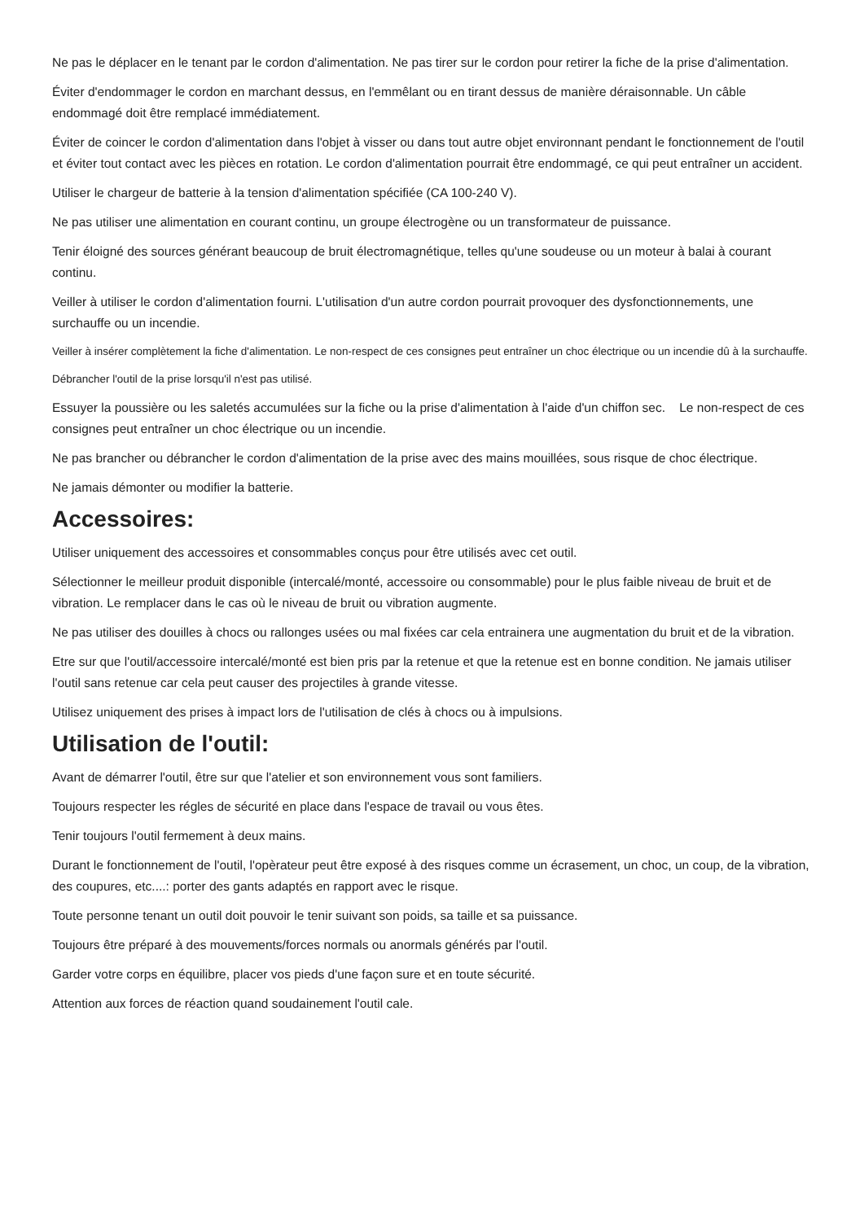Ne pas le déplacer en le tenant par le cordon d'alimentation. Ne pas tirer sur le cordon pour retirer la fiche de la prise d'alimentation.
Éviter d'endommager le cordon en marchant dessus, en l'emmêlant ou en tirant dessus de manière déraisonnable. Un câble endommagé doit être remplacé immédiatement.
Éviter de coincer le cordon d'alimentation dans l'objet à visser ou dans tout autre objet environnant pendant le fonctionnement de l'outil et éviter tout contact avec les pièces en rotation. Le cordon d'alimentation pourrait être endommagé, ce qui peut entraîner un accident.
Utiliser le chargeur de batterie à la tension d'alimentation spécifiée (CA 100-240 V).
Ne pas utiliser une alimentation en courant continu, un groupe électrogène ou un transformateur de puissance.
Tenir éloigné des sources générant beaucoup de bruit électromagnétique, telles qu'une soudeuse ou un moteur à balai à courant continu.
Veiller à utiliser le cordon d'alimentation fourni. L'utilisation d'un autre cordon pourrait provoquer des dysfonctionnements, une surchauffe ou un incendie.
Veiller à insérer complètement la fiche d'alimentation. Le non-respect de ces consignes peut entraîner un choc électrique ou un incendie dû à la surchauffe.
Débrancher l'outil de la prise lorsqu'il n'est pas utilisé.
Essuyer la poussière ou les saletés accumulées sur la fiche ou la prise d'alimentation à l'aide d'un chiffon sec. Le non-respect de ces consignes peut entraîner un choc électrique ou un incendie.
Ne pas brancher ou débrancher le cordon d'alimentation de la prise avec des mains mouillées, sous risque de choc électrique.
Ne jamais démonter ou modifier la batterie.
Accessoires:
Utiliser uniquement des accessoires et consommables conçus pour être utilisés avec cet outil.
Sélectionner le meilleur produit disponible (intercalé/monté, accessoire ou consommable) pour le plus faible niveau de bruit et de vibration. Le remplacer dans le cas où le niveau de bruit ou vibration augmente.
Ne pas utiliser des douilles à chocs ou rallonges usées ou mal fixées car cela entrainera une augmentation du bruit et de la vibration.
Etre sur que l'outil/accessoire intercalé/monté est bien pris par la retenue et que la retenue est en bonne condition. Ne jamais utiliser l'outil sans retenue car cela peut causer des projectiles à grande vitesse.
Utilisez uniquement des prises à impact lors de l'utilisation de clés à chocs ou à impulsions.
Utilisation de l'outil:
Avant de démarrer l'outil, être sur que l'atelier et son environnement vous sont familiers.
Toujours respecter les régles de sécurité en place dans l'espace de travail ou vous êtes.
Tenir toujours l'outil fermement à deux mains.
Durant le fonctionnement de l'outil, l'opèrateur peut être exposé à des risques comme un écrasement, un choc, un coup, de la vibration, des coupures, etc....: porter des gants adaptés en rapport avec le risque.
Toute personne tenant un outil doit pouvoir le tenir suivant son poids, sa taille et sa puissance.
Toujours être préparé à des mouvements/forces normals ou anormals générés par l'outil.
Garder votre corps en équilibre, placer vos pieds d'une façon sure et en toute sécurité.
Attention aux forces de réaction quand soudainement l'outil cale.